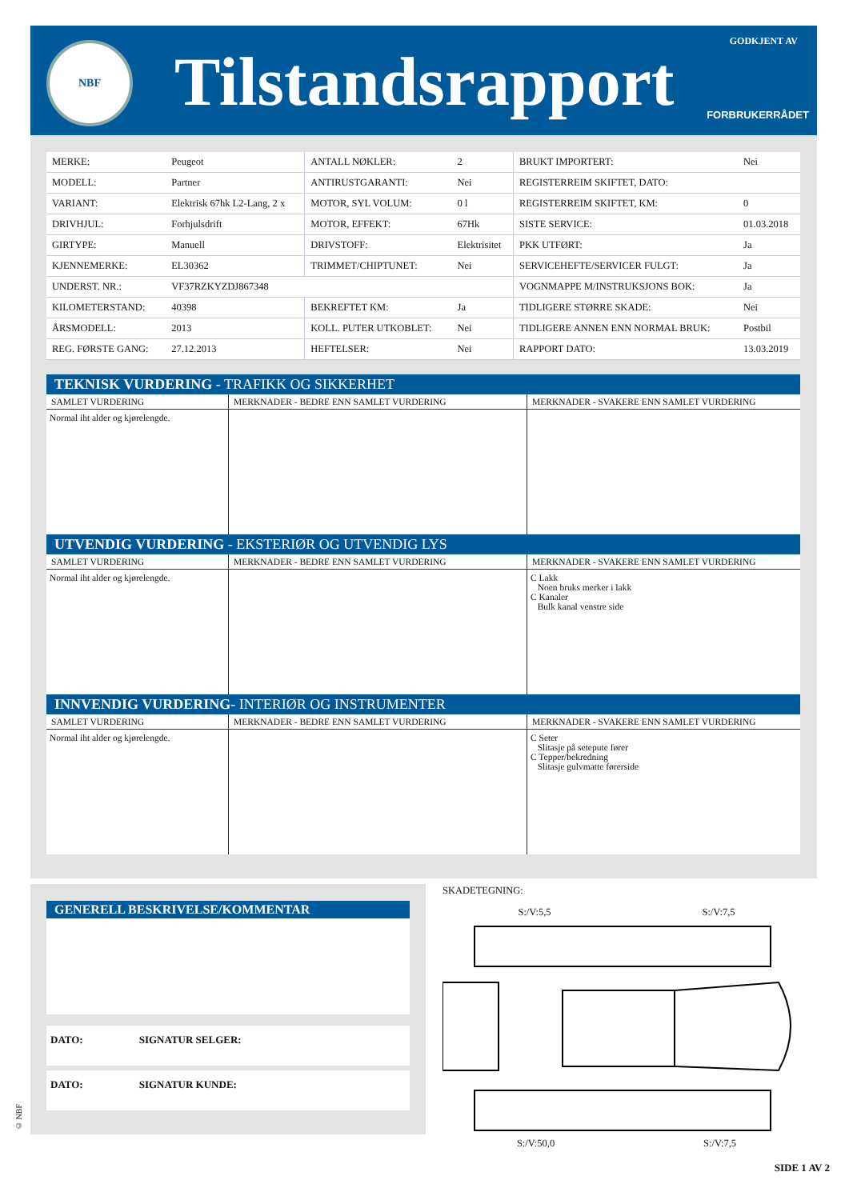NBF Tilstandsrapport
GODKJENT AV
FORBRUKERRÅDET
| MERKE: | Peugeot | ANTALL NØKLER: | 2 | BRUKT IMPORTERT: | Nei |
| MODELL: | Partner | ANTIRUSTGARANTI: | Nei | REGISTERREIM SKIFTET, DATO: | |
| VARIANT: | Elektrisk 67hk L2-Lang, 2 x | MOTOR, SYL VOLUM: | 0 l | REGISTERREIM SKIFTET, KM: | 0 |
| DRIVHJUL: | Forhjulsdrift | MOTOR, EFFEKT: | 67Hk | SISTE SERVICE: | 01.03.2018 |
| GIRTYPE: | Manuell | DRIVSTOFF: | Elektrisitet | PKK UTFØRT: | Ja |
| KJENNEMERKE: | EL30362 | TRIMMET/CHIPTUNET: | Nei | SERVICEHEFTE/SERVICER FULGT: | Ja |
| UNDERST. NR.: | VF37RZKYZDJ867348 | | | VOGNMAPPE M/INSTRUKSJONS BOK: | Ja |
| KILOMETERSTAND: | 40398 | BEKREFTET KM: | Ja | TIDLIGERE STØRRE SKADE: | Nei |
| ÅRSMODELL: | 2013 | KOLL. PUTER UTKOBLET: | Nei | TIDLIGERE ANNEN ENN NORMAL BRUK: | Postbil |
| REG. FØRSTE GANG: | 27.12.2013 | HEFTELSER: | Nei | RAPPORT DATO: | 13.03.2019 |
TEKNISK VURDERING - TRAFIKK OG SIKKERHET
| SAMLET VURDERING | MERKNADER - BEDRE ENN SAMLET VURDERING | MERKNADER - SVAKERE ENN SAMLET VURDERING |
| --- | --- | --- |
| Normal iht alder og kjørelengde. | | |
UTVENDIG VURDERING - EKSTERIØR OG UTVENDIG LYS
| SAMLET VURDERING | MERKNADER - BEDRE ENN SAMLET VURDERING | MERKNADER - SVAKERE ENN SAMLET VURDERING |
| --- | --- | --- |
| Normal iht alder og kjørelengde. | | C Lakk Noen bruks merker i lakk C Kanaler Bulk kanal venstre side |
INNVENDIG VURDERING- INTERIØR OG INSTRUMENTER
| SAMLET VURDERING | MERKNADER - BEDRE ENN SAMLET VURDERING | MERKNADER - SVAKERE ENN SAMLET VURDERING |
| --- | --- | --- |
| Normal iht alder og kjørelengde. | | C Seter Slitasje på setepute fører C Tepper/bekredning Slitasje gulvmatte førerside |
GENERELL BESKRIVELSE/KOMMENTAR
DATO: SIGNATUR SELGER:
DATO: SIGNATUR KUNDE:
SKADETEGNING:
S:/V:5,5 S:/V:7,5
S:/V:50,0 S:/V:7,5
© NBF
SIDE 1 AV 2